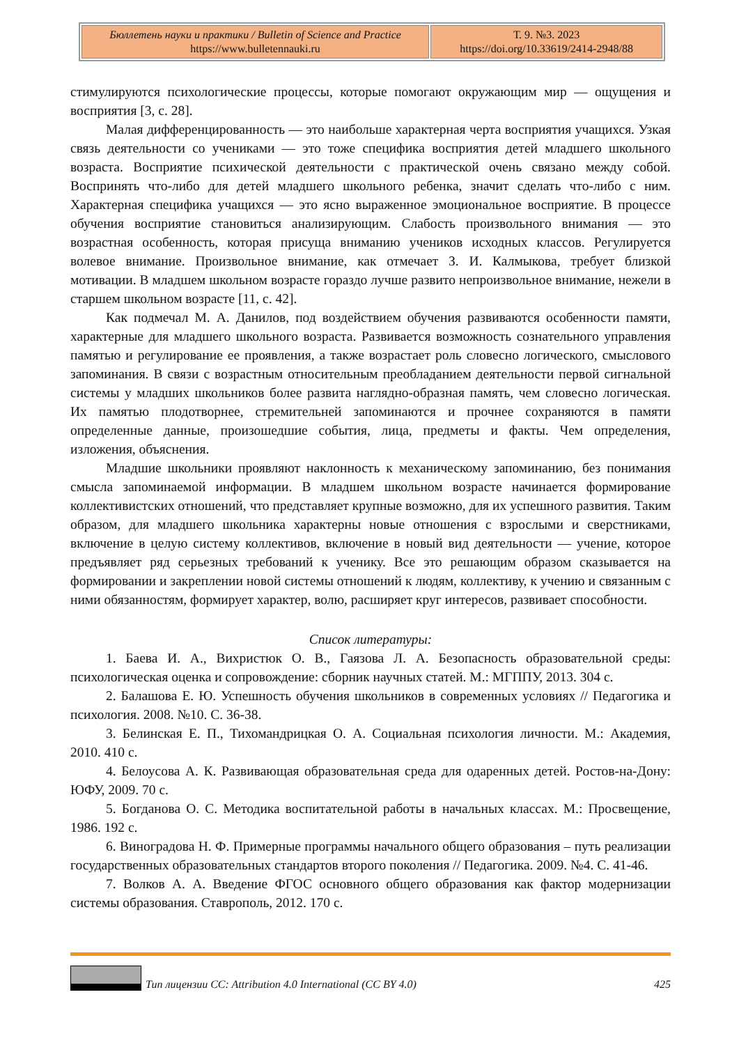| Бюллетень науки и практики / Bulletin of Science and Practice https://www.bulletennauki.ru | Т. 9. №3. 2023 https://doi.org/10.33619/2414-2948/88 |
стимулируются психологические процессы, которые помогают окружающим мир — ощущения и восприятия [3, с. 28].
Малая дифференцированность — это наибольше характерная черта восприятия учащихся. Узкая связь деятельности со учениками — это тоже специфика восприятия детей младшего школьного возраста. Восприятие психической деятельности с практической очень связано между собой. Воспринять что-либо для детей младшего школьного ребенка, значит сделать что-либо с ним. Характерная специфика учащихся — это ясно выраженное эмоциональное восприятие. В процессе обучения восприятие становиться анализирующим. Слабость произвольного внимания — это возрастная особенность, которая присуща вниманию учеников исходных классов. Регулируется волевое внимание. Произвольное внимание, как отмечает З. И. Калмыкова, требует близкой мотивации. В младшем школьном возрасте гораздо лучше развито непроизвольное внимание, нежели в старшем школьном возрасте [11, с. 42].
Как подмечал М. А. Данилов, под воздействием обучения развиваются особенности памяти, характерные для младшего школьного возраста. Развивается возможность сознательного управления памятью и регулирование ее проявления, а также возрастает роль словесно логического, смыслового запоминания. В связи с возрастным относительным преобладанием деятельности первой сигнальной системы у младших школьников более развита наглядно-образная память, чем словесно логическая. Их памятью плодотворнее, стремительней запоминаются и прочнее сохраняются в памяти определенные данные, произошедшие события, лица, предметы и факты. Чем определения, изложения, объяснения.
Младшие школьники проявляют наклонность к механическому запоминанию, без понимания смысла запоминаемой информации. В младшем школьном возрасте начинается формирование коллективистских отношений, что представляет крупные возможно, для их успешного развития. Таким образом, для младшего школьника характерны новые отношения с взрослыми и сверстниками, включение в целую систему коллективов, включение в новый вид деятельности — учение, которое предъявляет ряд серьезных требований к ученику. Все это решающим образом сказывается на формировании и закреплении новой системы отношений к людям, коллективу, к учению и связанным с ними обязанностям, формирует характер, волю, расширяет круг интересов, развивает способности.
Список литературы:
1. Баева И. А., Вихристюк О. В., Гаязова Л. А. Безопасность образовательной среды: психологическая оценка и сопровождение: сборник научных статей. М.: МГППУ, 2013. 304 с.
2. Балашова Е. Ю. Успешность обучения школьников в современных условиях // Педагогика и психология. 2008. №10. С. 36-38.
3. Белинская Е. П., Тихомандрицкая О. А. Социальная психология личности. М.: Академия, 2010. 410 с.
4. Белоусова А. К. Развивающая образовательная среда для одаренных детей. Ростов-на-Дону: ЮФУ, 2009. 70 с.
5. Богданова О. С. Методика воспитательной работы в начальных классах. М.: Просвещение, 1986. 192 с.
6. Виноградова Н. Ф. Примерные программы начального общего образования – путь реализации государственных образовательных стандартов второго поколения // Педагогика. 2009. №4. С. 41-46.
7. Волков А. А. Введение ФГОС основного общего образования как фактор модернизации системы образования. Ставрополь, 2012. 170 с.
Тип лицензии CC: Attribution 4.0 International (CC BY 4.0) 425